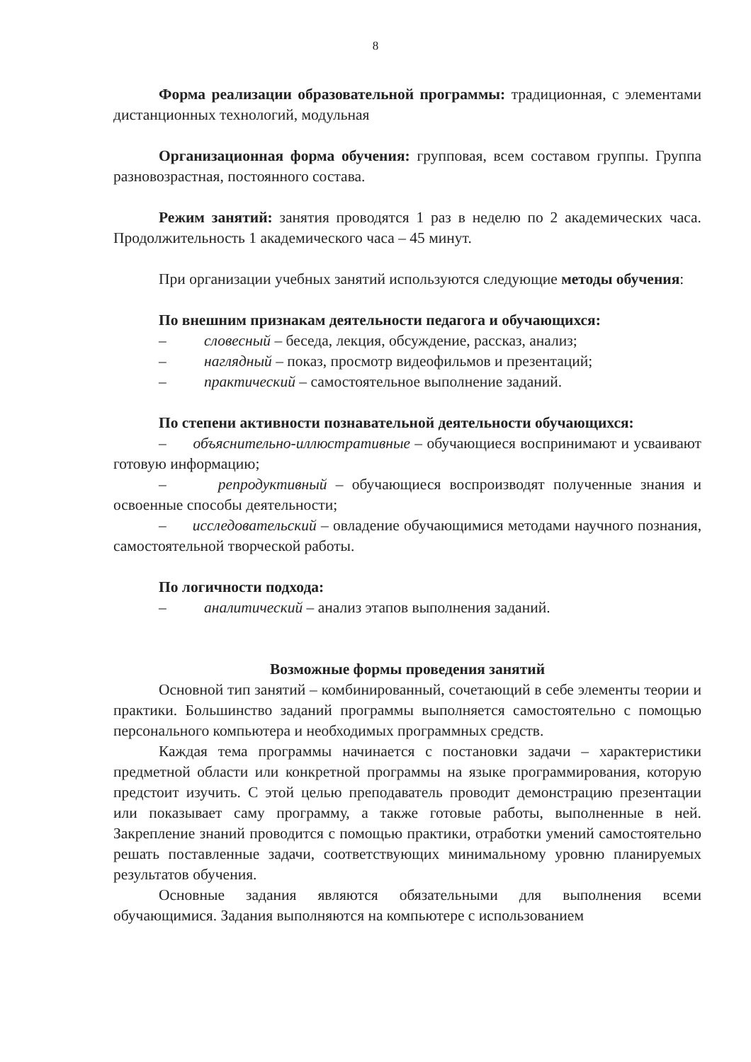8
Форма реализации образовательной программы: традиционная, с элементами дистанционных технологий, модульная
Организационная форма обучения: групповая, всем составом группы. Группа разновозрастная, постоянного состава.
Режим занятий: занятия проводятся 1 раз в неделю по 2 академических часа. Продолжительность 1 академического часа – 45 минут.
При организации учебных занятий используются следующие методы обучения:
По внешним признакам деятельности педагога и обучающихся:
– словесный – беседа, лекция, обсуждение, рассказ, анализ;
– наглядный – показ, просмотр видеофильмов и презентаций;
– практический – самостоятельное выполнение заданий.
По степени активности познавательной деятельности обучающихся:
– объяснительно-иллюстративные – обучающиеся воспринимают и усваивают готовую информацию;
– репродуктивный – обучающиеся воспроизводят полученные знания и освоенные способы деятельности;
– исследовательский – овладение обучающимися методами научного познания, самостоятельной творческой работы.
По логичности подхода:
– аналитический – анализ этапов выполнения заданий.
Возможные формы проведения занятий
Основной тип занятий – комбинированный, сочетающий в себе элементы теории и практики. Большинство заданий программы выполняется самостоятельно с помощью персонального компьютера и необходимых программных средств.
Каждая тема программы начинается с постановки задачи – характеристики предметной области или конкретной программы на языке программирования, которую предстоит изучить. С этой целью преподаватель проводит демонстрацию презентации или показывает саму программу, а также готовые работы, выполненные в ней. Закрепление знаний проводится с помощью практики, отработки умений самостоятельно решать поставленные задачи, соответствующих минимальному уровню планируемых результатов обучения.
Основные задания являются обязательными для выполнения всеми обучающимися. Задания выполняются на компьютере с использованием